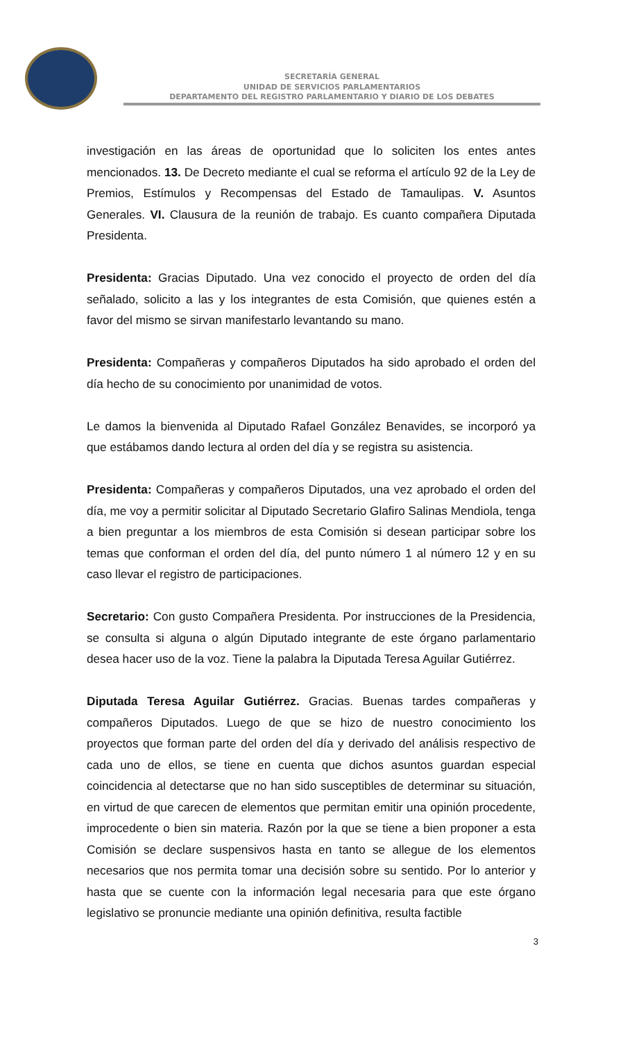SECRETARÍA GENERAL
UNIDAD DE SERVICIOS PARLAMENTARIOS
DEPARTAMENTO DEL REGISTRO PARLAMENTARIO Y DIARIO DE LOS DEBATES
investigación en las áreas de oportunidad que lo soliciten los entes antes mencionados. 13. De Decreto mediante el cual se reforma el artículo 92 de la Ley de Premios, Estímulos y Recompensas del Estado de Tamaulipas. V. Asuntos Generales. VI. Clausura de la reunión de trabajo. Es cuanto compañera Diputada Presidenta.
Presidenta: Gracias Diputado. Una vez conocido el proyecto de orden del día señalado, solicito a las y los integrantes de esta Comisión, que quienes estén a favor del mismo se sirvan manifestarlo levantando su mano.
Presidenta: Compañeras y compañeros Diputados ha sido aprobado el orden del día hecho de su conocimiento por unanimidad de votos.
Le damos la bienvenida al Diputado Rafael González Benavides, se incorporó ya que estábamos dando lectura al orden del día y se registra su asistencia.
Presidenta: Compañeras y compañeros Diputados, una vez aprobado el orden del día, me voy a permitir solicitar al Diputado Secretario Glafiro Salinas Mendiola, tenga a bien preguntar a los miembros de esta Comisión si desean participar sobre los temas que conforman el orden del día, del punto número 1 al número 12 y en su caso llevar el registro de participaciones.
Secretario: Con gusto Compañera Presidenta. Por instrucciones de la Presidencia, se consulta si alguna o algún Diputado integrante de este órgano parlamentario desea hacer uso de la voz. Tiene la palabra la Diputada Teresa Aguilar Gutiérrez.
Diputada Teresa Aguilar Gutiérrez. Gracias. Buenas tardes compañeras y compañeros Diputados. Luego de que se hizo de nuestro conocimiento los proyectos que forman parte del orden del día y derivado del análisis respectivo de cada uno de ellos, se tiene en cuenta que dichos asuntos guardan especial coincidencia al detectarse que no han sido susceptibles de determinar su situación, en virtud de que carecen de elementos que permitan emitir una opinión procedente, improcedente o bien sin materia. Razón por la que se tiene a bien proponer a esta Comisión se declare suspensivos hasta en tanto se allegue de los elementos necesarios que nos permita tomar una decisión sobre su sentido. Por lo anterior y hasta que se cuente con la información legal necesaria para que este órgano legislativo se pronuncie mediante una opinión definitiva, resulta factible
3